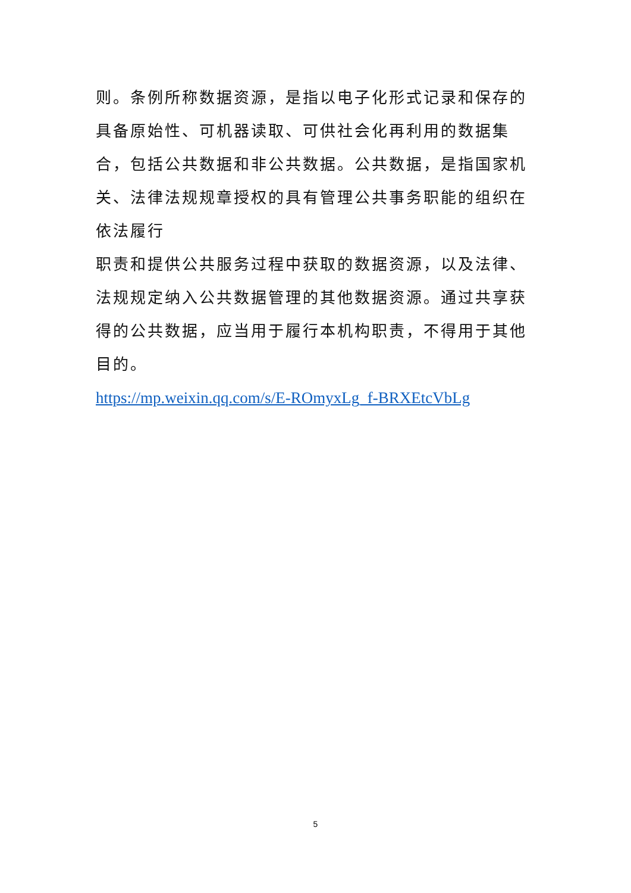则。条例所称数据资源，是指以电子化形式记录和保存的具备原始性、可机器读取、可供社会化再利用的数据集合，包括公共数据和非公共数据。公共数据，是指国家机关、法律法规规章授权的具有管理公共事务职能的组织在依法履行
职责和提供公共服务过程中获取的数据资源，以及法律、法规规定纳入公共数据管理的其他数据资源。通过共享获得的公共数据，应当用于履行本机构职责，不得用于其他目的。
https://mp.weixin.qq.com/s/E-ROmyxLg_f-BRXEtcVbLg
5